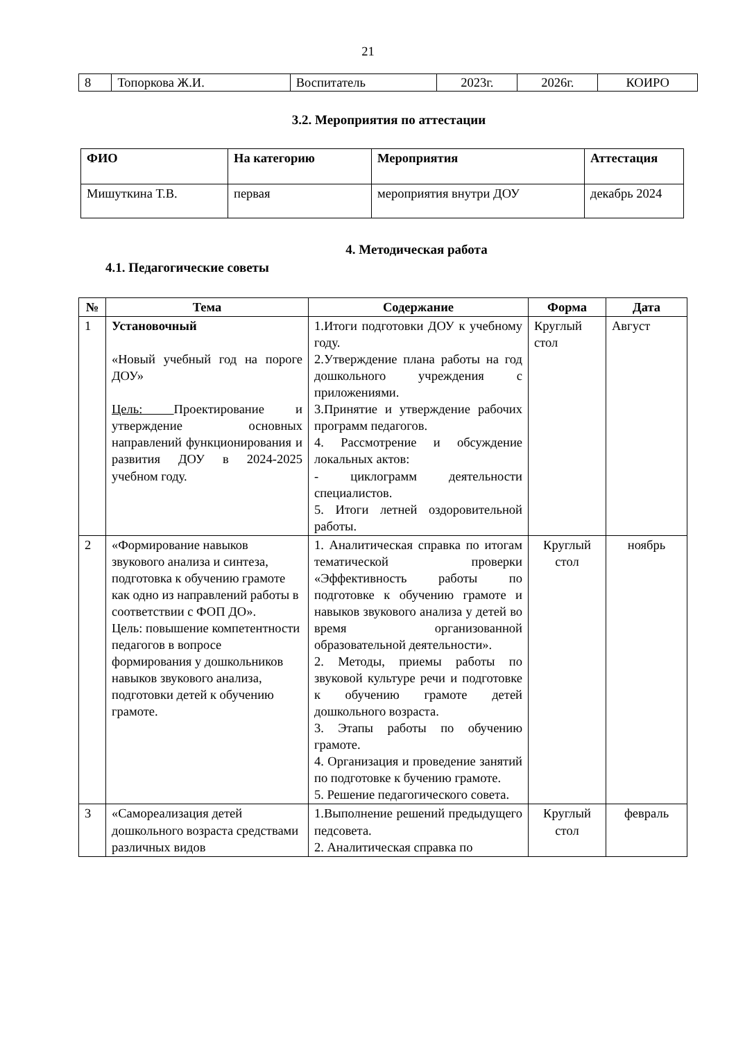21
| 8 | Топоркова Ж.И. | Воспитатель | 2023г. | 2026г. | КОИРО |
3.2. Мероприятия по аттестации
| ФИО | На категорию | Мероприятия | Аттестация |
| --- | --- | --- | --- |
| Мишуткина Т.В. | первая | мероприятия внутри ДОУ | декабрь 2024 |
4. Методическая работа
4.1. Педагогические советы
| № | Тема | Содержание | Форма | Дата |
| --- | --- | --- | --- | --- |
| 1 | Установочный «Новый учебный год на пороге ДОУ» Цель: Проектирование и утверждение основных направлений функционирования и развития ДОУ в 2024-2025 учебном году. | 1.Итоги подготовки ДОУ к учебному году. 2.Утверждение плана работы на год дошкольного учреждения с приложениями. 3.Принятие и утверждение рабочих программ педагогов. 4. Рассмотрение и обсуждение локальных актов: - циклограмм деятельности специалистов. 5. Итоги летней оздоровительной работы. | Круглый стол | Август |
| 2 | «Формирование навыков звукового анализа и синтеза, подготовка к обучению грамоте как одно из направлений работы в соответствии с ФОП ДО». Цель: повышение компетентности педагогов в вопросе формирования у дошкольников навыков звукового анализа, подготовки детей к обучению грамоте. | 1. Аналитическая справка по итогам тематической проверки «Эффективность работы по подготовке к обучению грамоте и навыков звукового анализа у детей во время организованной образовательной деятельности». 2. Методы, приемы работы по звуковой культуре речи и подготовке к обучению грамоте детей дошкольного возраста. 3. Этапы работы по обучению грамоте. 4. Организация и проведение занятий по подготовке к бучению грамоте. 5. Решение педагогического совета. | Круглый стол | ноябрь |
| 3 | «Самореализация детей дошкольного возраста средствами различных видов | 1.Выполнение решений предыдущего педсовета. 2. Аналитическая справка по | Круглый стол | февраль |